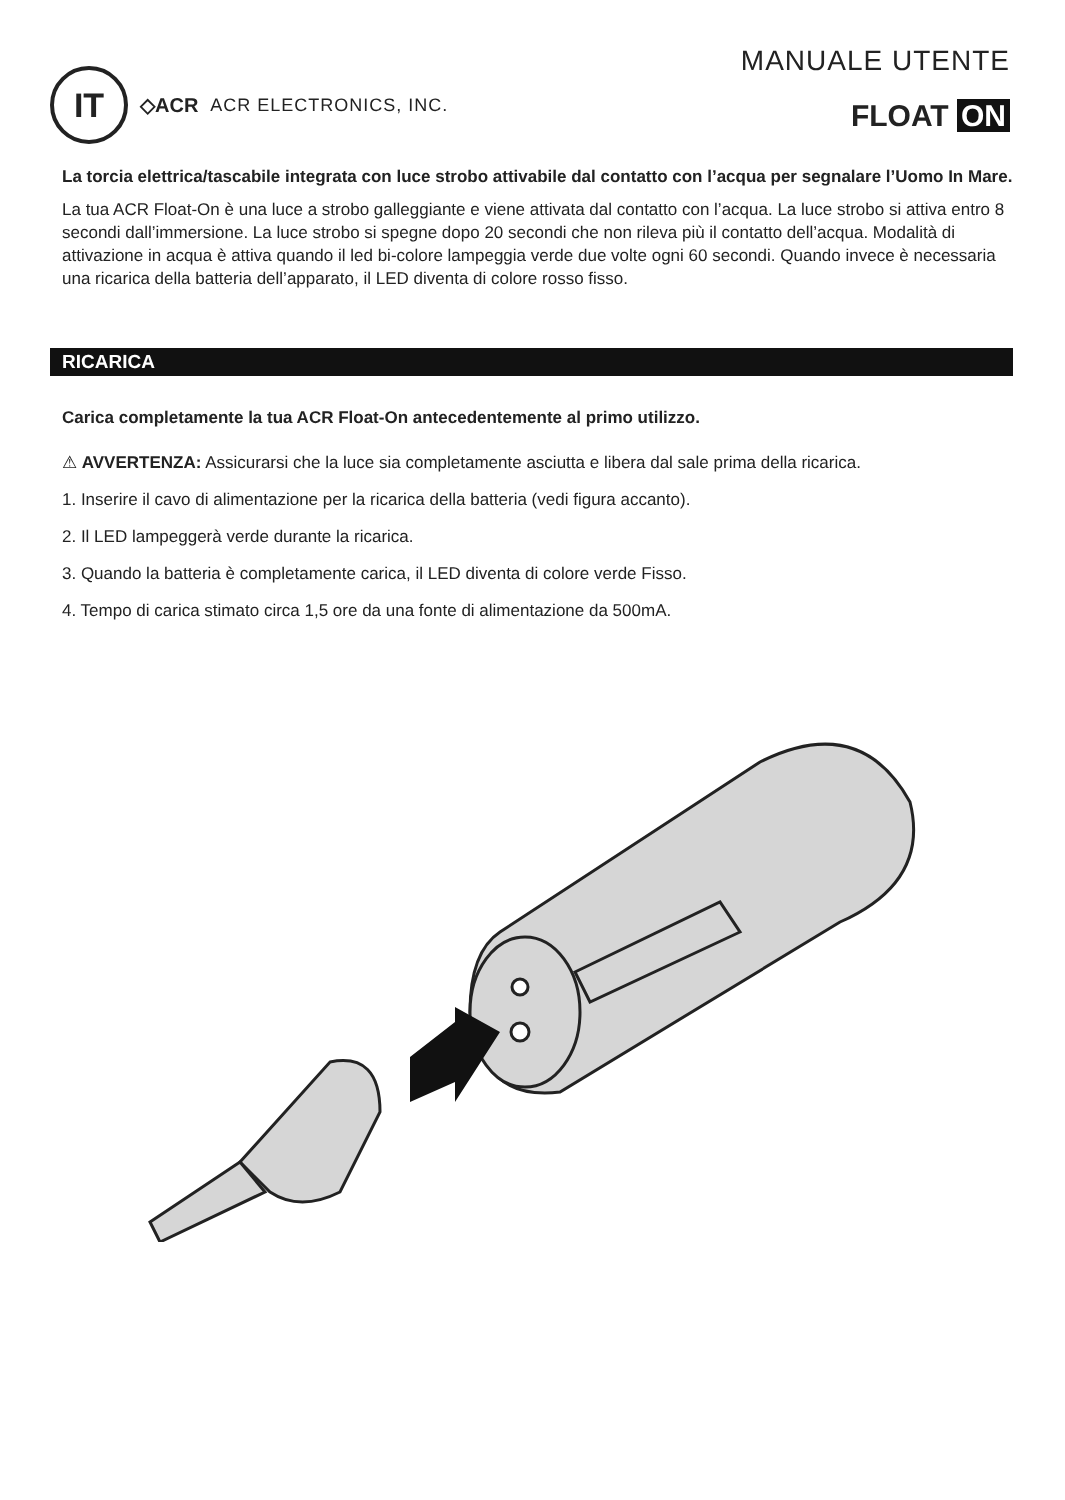IT
◇ACR ACR ELECTRONICS, INC.
MANUALE UTENTE
FLOAT ON
La torcia elettrica/tascabile integrata con luce strobo attivabile dal contatto con l’acqua per segnalare l’Uomo In Mare.
La tua ACR Float-On è una luce a strobo galleggiante e viene attivata dal contatto con l’acqua. La luce strobo si attiva entro 8 secondi dall’immersione. La luce strobo si spegne dopo 20 secondi che non rileva più il contatto dell’acqua. Modalità di attivazione in acqua è attiva quando il led bi-colore lampeggia verde due volte ogni 60 secondi. Quando invece è necessaria una ricarica della batteria dell’apparato, il LED diventa di colore rosso fisso.
RICARICA
Carica completamente la tua ACR Float-On antecedentemente al primo utilizzo.
⚠ AVVERTENZA: Assicurarsi che la luce sia completamente asciutta e libera dal sale prima della ricarica.
1. Inserire il cavo di alimentazione per la ricarica della batteria (vedi figura accanto).
2. Il LED lampeggerà verde durante la ricarica.
3. Quando la batteria è completamente carica, il LED diventa di colore verde Fisso.
4. Tempo di carica stimato circa 1,5 ore da una fonte di alimentazione da 500mA.